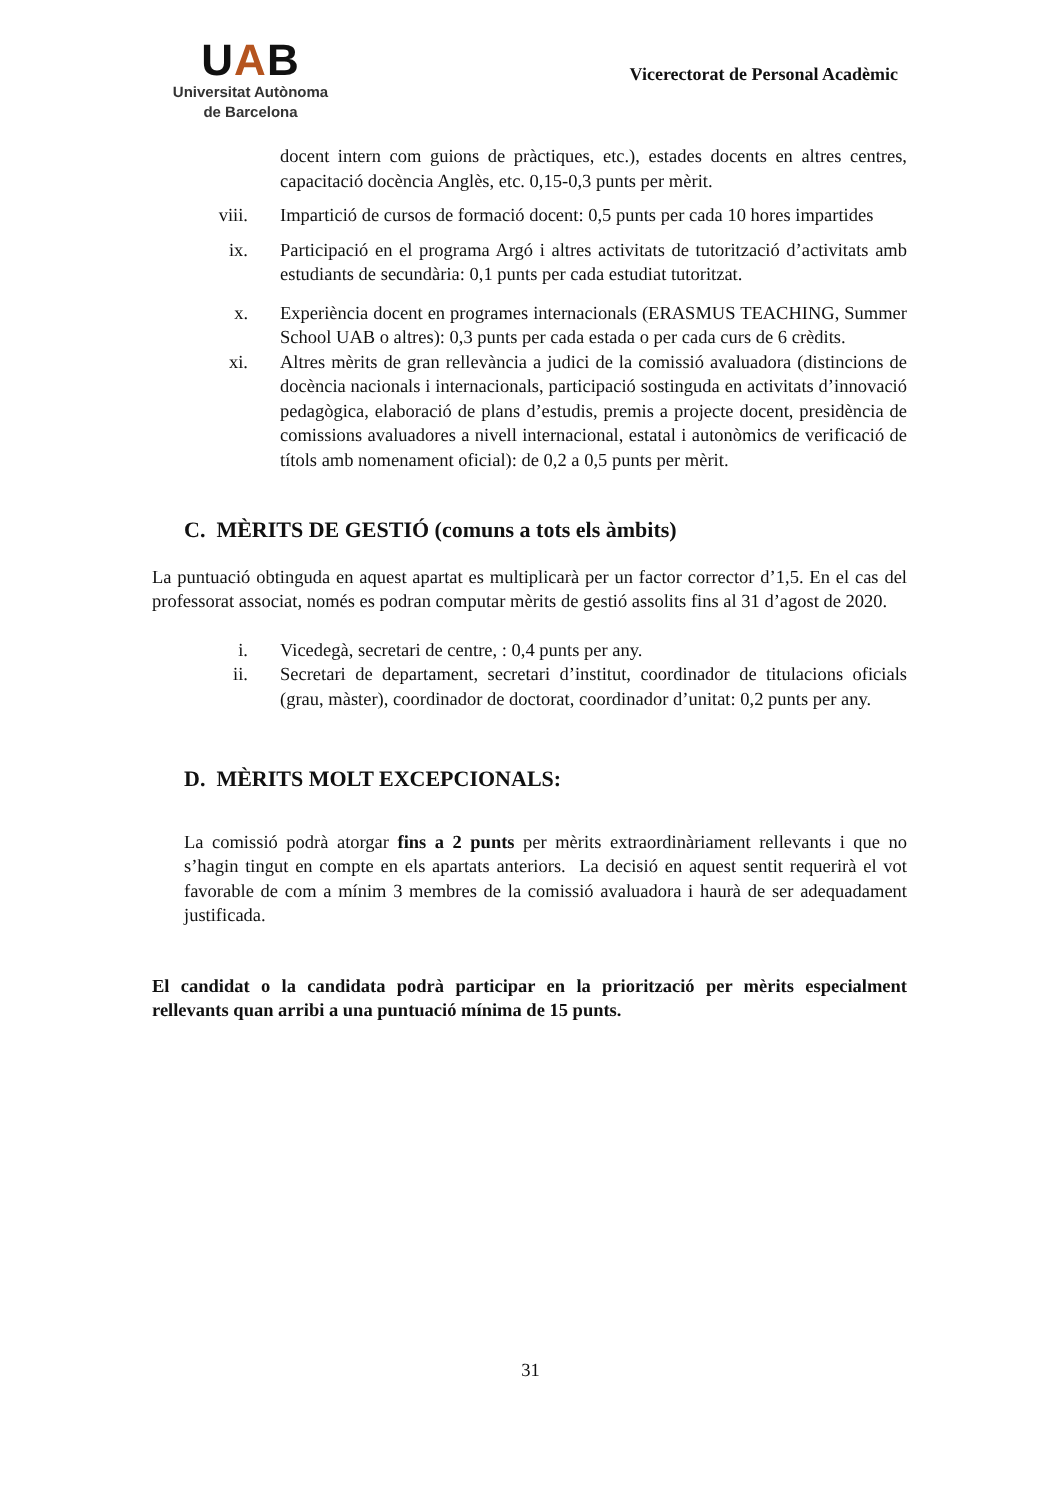UAB
Universitat Autònoma
de Barcelona
Vicerectorat de Personal Acadèmic
docent intern com guions de pràctiques, etc.), estades docents en altres centres, capacitació docència Anglès, etc. 0,15-0,3 punts per mèrit.
viii.
Impartició de cursos de formació docent: 0,5 punts per cada 10 hores impartides
ix. Participació en el programa Argó i altres activitats de tutorització d’activitats amb estudiants de secundària: 0,1 punts per cada estudiat tutoritzat.
x. Experiència docent en programes internacionals (ERASMUS TEACHING, Summer School UAB o altres): 0,3 punts per cada estada o per cada curs de 6 crèdits.
xi. Altres mèrits de gran rellevància a judici de la comissió avaluadora (distincions de docència nacionals i internacionals, participació sostinguda en activitats d’innovació pedagògica, elaboració de plans d’estudis, premis a projecte docent, presidència de comissions avaluadores a nivell internacional, estatal i autonòmics de verificació de títols amb nomenament oficial): de 0,2 a 0,5 punts per mèrit.
C. MÈRITS DE GESTIÓ (comuns a tots els àmbits)
La puntuació obtinguda en aquest apartat es multiplicarà per un factor corrector d’1,5. En el cas del professorat associat, només es podran computar mèrits de gestió assolits fins al 31 d’agost de 2020.
i. Vicedegà, secretari de centre, : 0,4 punts per any.
ii. Secretari de departament, secretari d’institut, coordinador de titulacions oficials (grau, màster), coordinador de doctorat, coordinador d’unitat: 0,2 punts per any.
D. MÈRITS MOLT EXCEPCIONALS:
La comissió podrà atorgar fins a 2 punts per mèrits extraordinàriament rellevants i que no s’hagin tingut en compte en els apartats anteriors. La decisió en aquest sentit requerirà el vot favorable de com a mínim 3 membres de la comissió avaluadora i haurà de ser adequadament justificada.
El candidat o la candidata podrà participar en la priorització per mèrits especialment rellevants quan arribi a una puntuació mínima de 15 punts.
31